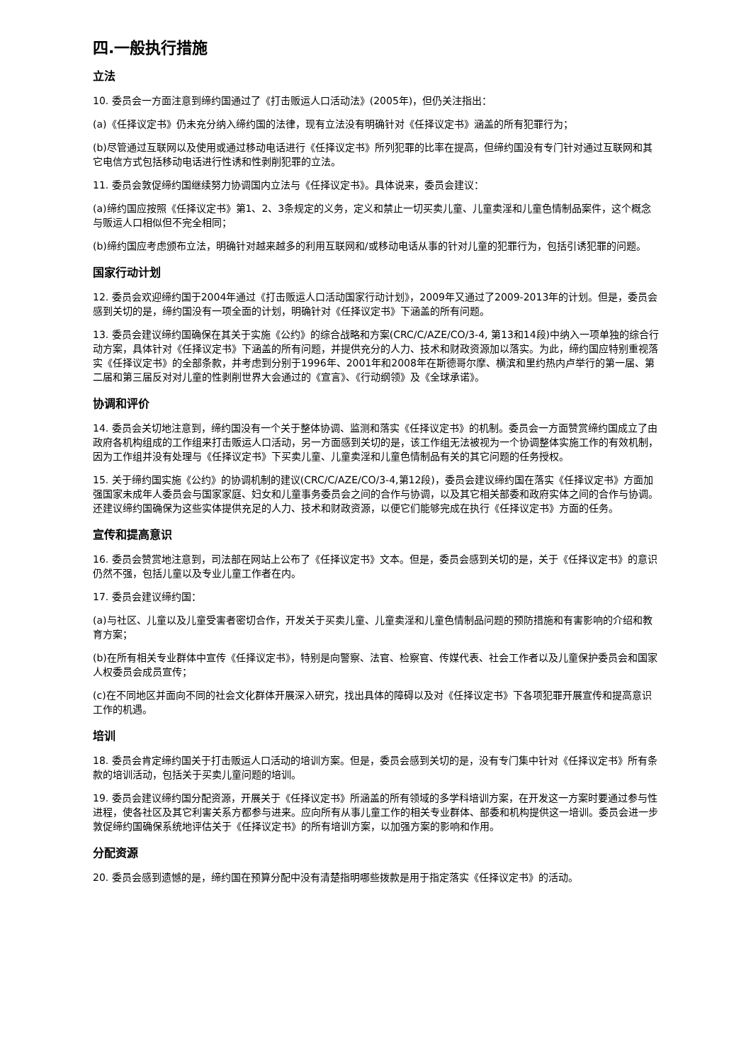四.一般执行措施
立法
10. 委员会一方面注意到缔约国通过了《打击贩运人口活动法》(2005年)，但仍关注指出：
(a)《任择议定书》仍未充分纳入缔约国的法律，现有立法没有明确针对《任择议定书》涵盖的所有犯罪行为；
(b)尽管通过互联网以及使用或通过移动电话进行《任择议定书》所列犯罪的比率在提高，但缔约国没有专门针对通过互联网和其它电信方式包括移动电话进行性诱和性剥削犯罪的立法。
11. 委员会敦促缔约国继续努力协调国内立法与《任择议定书》。具体说来，委员会建议：
(a)缔约国应按照《任择议定书》第1、2、3条规定的义务，定义和禁止一切买卖儿童、儿童卖淫和儿童色情制品案件，这个概念与贩运人口相似但不完全相同；
(b)缔约国应考虑颁布立法，明确针对越来越多的利用互联网和/或移动电话从事的针对儿童的犯罪行为，包括引诱犯罪的问题。
国家行动计划
12. 委员会欢迎缔约国于2004年通过《打击贩运人口活动国家行动计划》，2009年又通过了2009-2013年的计划。但是，委员会感到关切的是，缔约国没有一项全面的计划，明确针对《任择议定书》下涵盖的所有问题。
13. 委员会建议缔约国确保在其关于实施《公约》的综合战略和方案(CRC/C/AZE/CO/3-4, 第13和14段)中纳入一项单独的综合行动方案，具体针对《任择议定书》下涵盖的所有问题，并提供充分的人力、技术和财政资源加以落实。为此，缔约国应特别重视落实《任择议定书》的全部条款，并考虑到分别于1996年、2001年和2008年在斯德哥尔摩、横滨和里约热内卢举行的第一届、第二届和第三届反对对儿童的性剥削世界大会通过的《宣言》、《行动纲领》及《全球承诺》。
协调和评价
14. 委员会关切地注意到，缔约国没有一个关于整体协调、监测和落实《任择议定书》的机制。委员会一方面赞赏缔约国成立了由政府各机构组成的工作组来打击贩运人口活动，另一方面感到关切的是，该工作组无法被视为一个协调整体实施工作的有效机制，因为工作组并没有处理与《任择议定书》下买卖儿童、儿童卖淫和儿童色情制品有关的其它问题的任务授权。
15. 关于缔约国实施《公约》的协调机制的建议(CRC/C/AZE/CO/3-4,第12段)，委员会建议缔约国在落实《任择议定书》方面加强国家未成年人委员会与国家家庭、妇女和儿童事务委员会之间的合作与协调，以及其它相关部委和政府实体之间的合作与协调。还建议缔约国确保为这些实体提供充足的人力、技术和财政资源，以便它们能够完成在执行《任择议定书》方面的任务。
宣传和提高意识
16. 委员会赞赏地注意到，司法部在网站上公布了《任择议定书》文本。但是，委员会感到关切的是，关于《任择议定书》的意识仍然不强，包括儿童以及专业儿童工作者在内。
17. 委员会建议缔约国：
(a)与社区、儿童以及儿童受害者密切合作，开发关于买卖儿童、儿童卖淫和儿童色情制品问题的预防措施和有害影响的介绍和教育方案；
(b)在所有相关专业群体中宣传《任择议定书》，特别是向警察、法官、检察官、传媒代表、社会工作者以及儿童保护委员会和国家人权委员会成员宣传；
(c)在不同地区并面向不同的社会文化群体开展深入研究，找出具体的障碍以及对《任择议定书》下各项犯罪开展宣传和提高意识工作的机遇。
培训
18. 委员会肯定缔约国关于打击贩运人口活动的培训方案。但是，委员会感到关切的是，没有专门集中针对《任择议定书》所有条款的培训活动，包括关于买卖儿童问题的培训。
19. 委员会建议缔约国分配资源，开展关于《任择议定书》所涵盖的所有领域的多学科培训方案，在开发这一方案时要通过参与性进程，使各社区及其它利害关系方都参与进来。应向所有从事儿童工作的相关专业群体、部委和机构提供这一培训。委员会进一步敦促缔约国确保系统地评估关于《任择议定书》的所有培训方案，以加强方案的影响和作用。
分配资源
20. 委员会感到遗憾的是，缔约国在预算分配中没有清楚指明哪些拨款是用于指定落实《任择议定书》的活动。